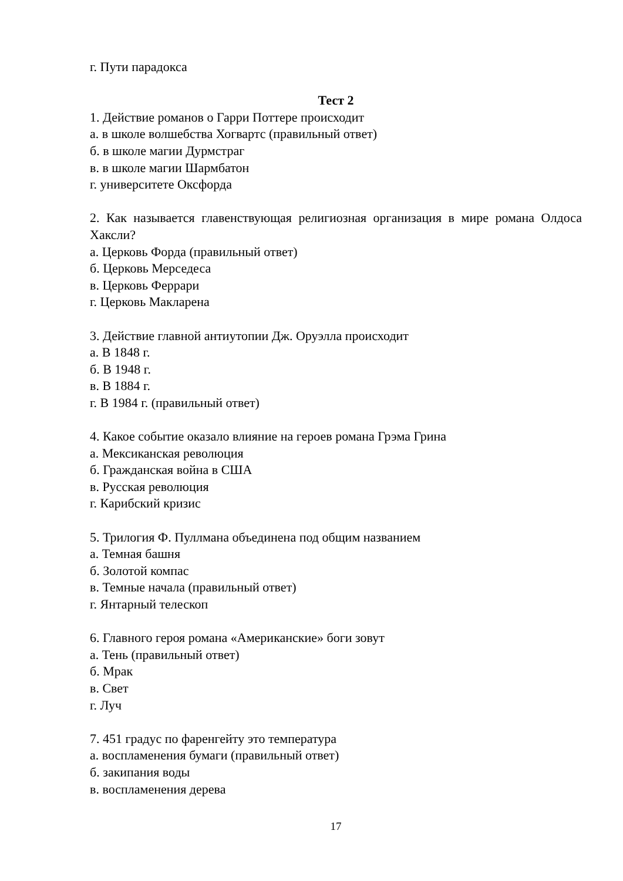г. Пути парадокса
Тест 2
1. Действие романов о Гарри Поттере происходит
а. в школе волшебства Хогвартс (правильный ответ)
б. в школе магии Дурмстраг
в. в школе магии Шармбатон
г. университете Оксфорда
2. Как называется главенствующая религиозная организация в мире романа Олдоса Хаксли?
а. Церковь Форда (правильный ответ)
б. Церковь Мерседеса
в. Церковь Феррари
г. Церковь Макларена
3. Действие главной антиутопии Дж. Оруэлла происходит
а. В 1848 г.
б. В 1948 г.
в. В 1884 г.
г. В 1984 г. (правильный ответ)
4. Какое событие оказало влияние на героев романа Грэма Грина
а. Мексиканская революция
б. Гражданская война в США
в. Русская революция
г. Карибский кризис
5. Трилогия Ф. Пуллмана объединена под общим названием
а. Темная башня
б. Золотой компас
в. Темные начала (правильный ответ)
г. Янтарный телескоп
6. Главного героя романа «Американские» боги зовут
а. Тень (правильный ответ)
б. Мрак
в. Свет
г. Луч
7. 451 градус по фаренгейту это температура
а. воспламенения бумаги (правильный ответ)
б. закипания воды
в. воспламенения дерева
17